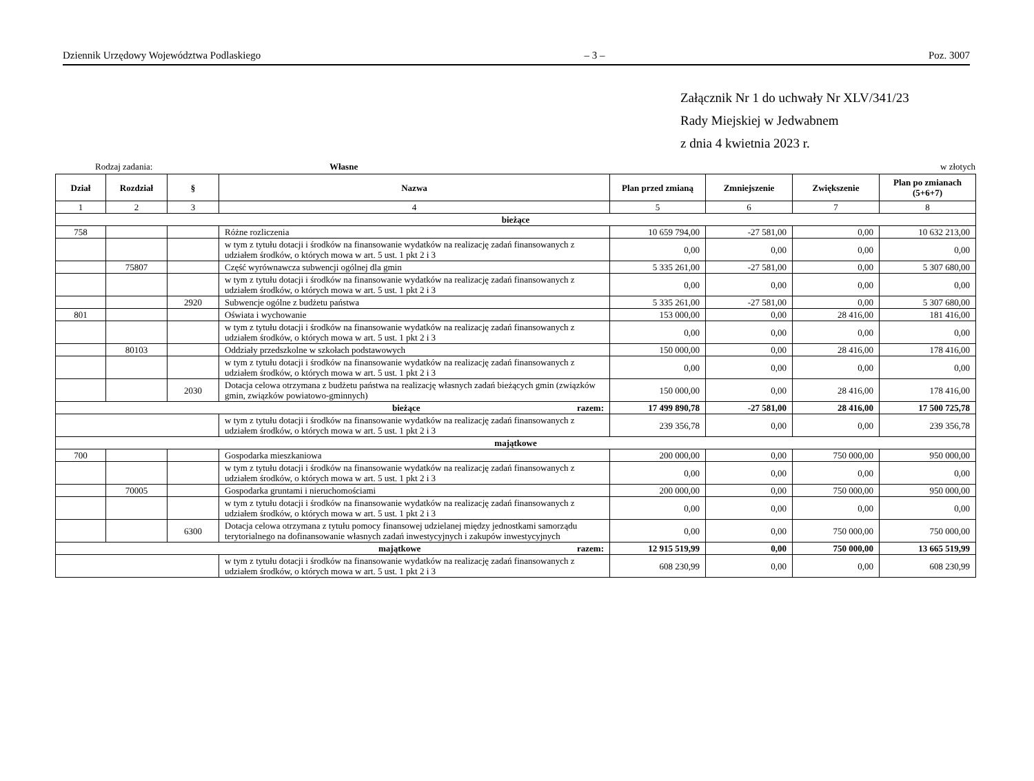Dziennik Urzędowy Województwa Podlaskiego – 3 – Poz. 3007
Załącznik Nr 1 do uchwały Nr XLV/341/23
Rady Miejskiej w Jedwabnem
z dnia 4 kwietnia 2023 r.
Rodzaj zadania: Własne w złotych
| Dział | Rozdział | § | Nazwa | Plan przed zmianą | Zmniejszenie | Zwiększenie | Plan po zmianach (5+6+7) |
| --- | --- | --- | --- | --- | --- | --- | --- |
| 1 | 2 | 3 | 4 | 5 | 6 | 7 | 8 |
| bieżące | | | | | | | |
| 758 | | | Różne rozliczenia | 10 659 794,00 | -27 581,00 | 0,00 | 10 632 213,00 |
| | | | w tym z tytułu dotacji i środków na finansowanie wydatków na realizację zadań finansowanych z udziałem środków, o których mowa w art. 5 ust. 1 pkt 2 i 3 | 0,00 | 0,00 | 0,00 | 0,00 |
| | 75807 | | Część wyrównawcza subwencji ogólnej dla gmin | 5 335 261,00 | -27 581,00 | 0,00 | 5 307 680,00 |
| | | | w tym z tytułu dotacji i środków na finansowanie wydatków na realizację zadań finansowanych z udziałem środków, o których mowa w art. 5 ust. 1 pkt 2 i 3 | 0,00 | 0,00 | 0,00 | 0,00 |
| | | 2920 | Subwencje ogólne z budżetu państwa | 5 335 261,00 | -27 581,00 | 0,00 | 5 307 680,00 |
| 801 | | | Oświata i wychowanie | 153 000,00 | 0,00 | 28 416,00 | 181 416,00 |
| | | | w tym z tytułu dotacji i środków na finansowanie wydatków na realizację zadań finansowanych z udziałem środków, o których mowa w art. 5 ust. 1 pkt 2 i 3 | 0,00 | 0,00 | 0,00 | 0,00 |
| | 80103 | | Oddziały przedszkolne w szkołach podstawowych | 150 000,00 | 0,00 | 28 416,00 | 178 416,00 |
| | | | w tym z tytułu dotacji i środków na finansowanie wydatków na realizację zadań finansowanych z udziałem środków, o których mowa w art. 5 ust. 1 pkt 2 i 3 | 0,00 | 0,00 | 0,00 | 0,00 |
| | | 2030 | Dotacja celowa otrzymana z budżetu państwa na realizację własnych zadań bieżących gmin (związków gmin, związków powiatowo-gminnych) | 150 000,00 | 0,00 | 28 416,00 | 178 416,00 |
| bieżące razem: | | | | 17 499 890,78 | -27 581,00 | 28 416,00 | 17 500 725,78 |
| | | | w tym z tytułu dotacji i środków na finansowanie wydatków na realizację zadań finansowanych z udziałem środków, o których mowa w art. 5 ust. 1 pkt 2 i 3 | 239 356,78 | 0,00 | 0,00 | 239 356,78 |
| majątkowe | | | | | | | |
| 700 | | | Gospodarka mieszkaniowa | 200 000,00 | 0,00 | 750 000,00 | 950 000,00 |
| | | | w tym z tytułu dotacji i środków na finansowanie wydatków na realizację zadań finansowanych z udziałem środków, o których mowa w art. 5 ust. 1 pkt 2 i 3 | 0,00 | 0,00 | 0,00 | 0,00 |
| | 70005 | | Gospodarka gruntami i nieruchomościami | 200 000,00 | 0,00 | 750 000,00 | 950 000,00 |
| | | | w tym z tytułu dotacji i środków na finansowanie wydatków na realizację zadań finansowanych z udziałem środków, o których mowa w art. 5 ust. 1 pkt 2 i 3 | 0,00 | 0,00 | 0,00 | 0,00 |
| | | 6300 | Dotacja celowa otrzymana z tytułu pomocy finansowej udzielanej między jednostkami samorządu terytorialnego na dofinansowanie własnych zadań inwestycyjnych i zakupów inwestycyjnych | 0,00 | 0,00 | 750 000,00 | 750 000,00 |
| majątkowe razem: | | | | 12 915 519,99 | 0,00 | 750 000,00 | 13 665 519,99 |
| | | | w tym z tytułu dotacji i środków na finansowanie wydatków na realizację zadań finansowanych z udziałem środków, o których mowa w art. 5 ust. 1 pkt 2 i 3 | 608 230,99 | 0,00 | 0,00 | 608 230,99 |